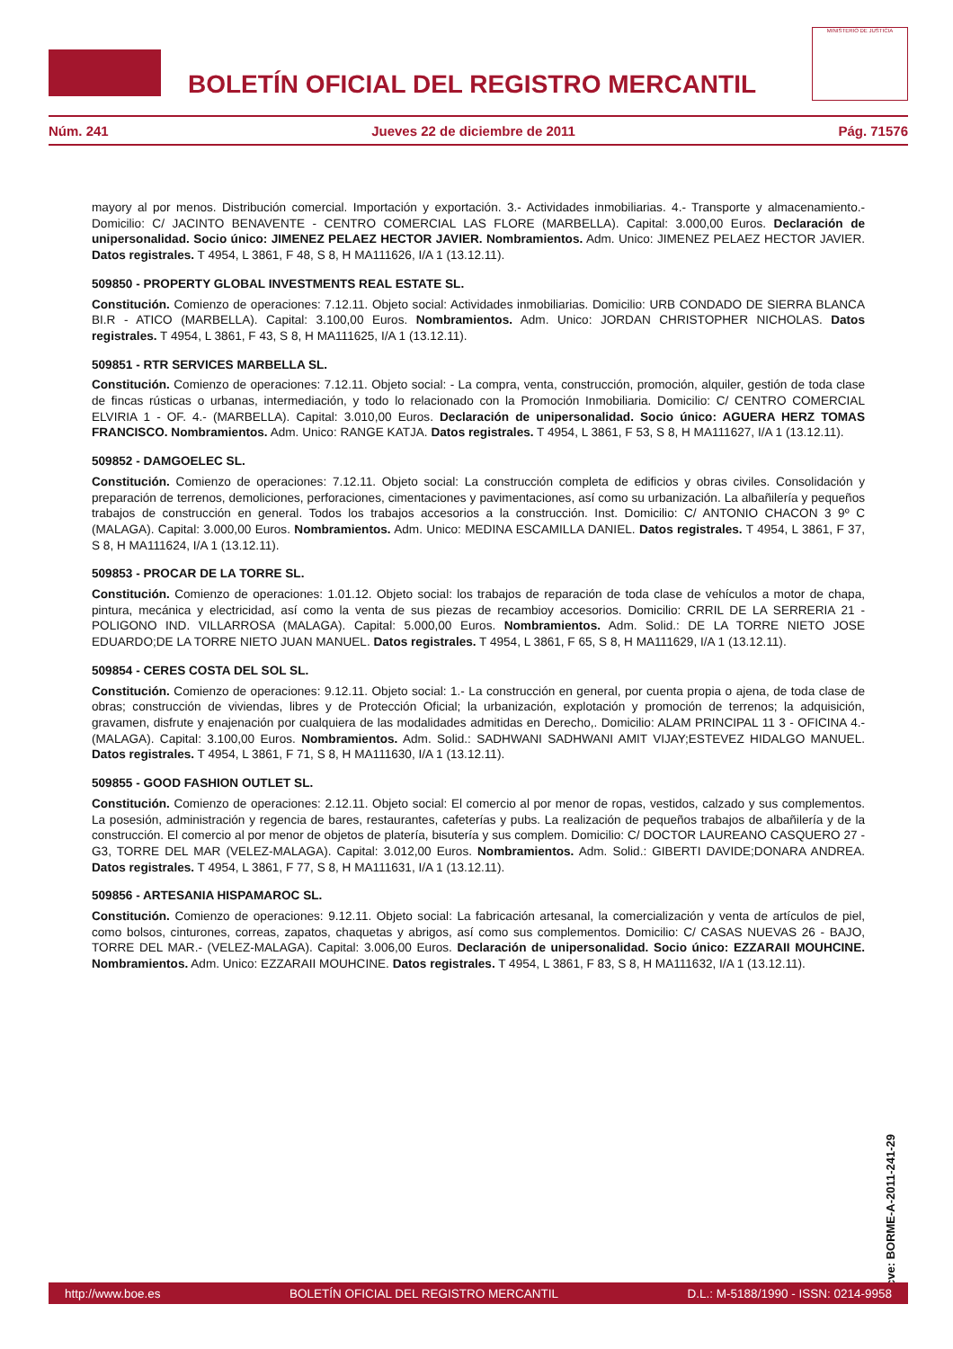BOLETÍN OFICIAL DEL REGISTRO MERCANTIL
MINISTERIO DE JUSTICIA
Núm. 241 Jueves 22 de diciembre de 2011 Pág. 71576
mayory al por menos. Distribución comercial. Importación y exportación. 3.- Actividades inmobiliarias. 4.- Transporte y almacenamiento.- Domicilio: C/ JACINTO BENAVENTE - CENTRO COMERCIAL LAS FLORE (MARBELLA). Capital: 3.000,00 Euros. Declaración de unipersonalidad. Socio único: JIMENEZ PELAEZ HECTOR JAVIER. Nombramientos. Adm. Unico: JIMENEZ PELAEZ HECTOR JAVIER. Datos registrales. T 4954, L 3861, F 48, S 8, H MA111626, I/A 1 (13.12.11).
509850 - PROPERTY GLOBAL INVESTMENTS REAL ESTATE SL.
Constitución. Comienzo de operaciones: 7.12.11. Objeto social: Actividades inmobiliarias. Domicilio: URB CONDADO DE SIERRA BLANCA BI.R - ATICO (MARBELLA). Capital: 3.100,00 Euros. Nombramientos. Adm. Unico: JORDAN CHRISTOPHER NICHOLAS. Datos registrales. T 4954, L 3861, F 43, S 8, H MA111625, I/A 1 (13.12.11).
509851 - RTR SERVICES MARBELLA SL.
Constitución. Comienzo de operaciones: 7.12.11. Objeto social: - La compra, venta, construcción, promoción, alquiler, gestión de toda clase de fincas rústicas o urbanas, intermediación, y todo lo relacionado con la Promoción Inmobiliaria. Domicilio: C/ CENTRO COMERCIAL ELVIRIA 1 - OF. 4.- (MARBELLA). Capital: 3.010,00 Euros. Declaración de unipersonalidad. Socio único: AGUERA HERZ TOMAS FRANCISCO. Nombramientos. Adm. Unico: RANGE KATJA. Datos registrales. T 4954, L 3861, F 53, S 8, H MA111627, I/A 1 (13.12.11).
509852 - DAMGOELEC SL.
Constitución. Comienzo de operaciones: 7.12.11. Objeto social: La construcción completa de edificios y obras civiles. Consolidación y preparación de terrenos, demoliciones, perforaciones, cimentaciones y pavimentaciones, así como su urbanización. La albañilería y pequeños trabajos de construcción en general. Todos los trabajos accesorios a la construcción. Inst. Domicilio: C/ ANTONIO CHACON 3 9º C (MALAGA). Capital: 3.000,00 Euros. Nombramientos. Adm. Unico: MEDINA ESCAMILLA DANIEL. Datos registrales. T 4954, L 3861, F 37, S 8, H MA111624, I/A 1 (13.12.11).
509853 - PROCAR DE LA TORRE SL.
Constitución. Comienzo de operaciones: 1.01.12. Objeto social: los trabajos de reparación de toda clase de vehículos a motor de chapa, pintura, mecánica y electricidad, así como la venta de sus piezas de recambioy accesorios. Domicilio: CRRIL DE LA SERRERIA 21 - POLIGONO IND. VILLARROSA (MALAGA). Capital: 5.000,00 Euros. Nombramientos. Adm. Solid.: DE LA TORRE NIETO JOSE EDUARDO;DE LA TORRE NIETO JUAN MANUEL. Datos registrales. T 4954, L 3861, F 65, S 8, H MA111629, I/A 1 (13.12.11).
509854 - CERES COSTA DEL SOL SL.
Constitución. Comienzo de operaciones: 9.12.11. Objeto social: 1.- La construcción en general, por cuenta propia o ajena, de toda clase de obras; construcción de viviendas, libres y de Protección Oficial; la urbanización, explotación y promoción de terrenos; la adquisición, gravamen, disfrute y enajenación por cualquiera de las modalidades admitidas en Derecho,. Domicilio: ALAM PRINCIPAL 11 3 - OFICINA 4.- (MALAGA). Capital: 3.100,00 Euros. Nombramientos. Adm. Solid.: SADHWANI SADHWANI AMIT VIJAY;ESTEVEZ HIDALGO MANUEL. Datos registrales. T 4954, L 3861, F 71, S 8, H MA111630, I/A 1 (13.12.11).
509855 - GOOD FASHION OUTLET SL.
Constitución. Comienzo de operaciones: 2.12.11. Objeto social: El comercio al por menor de ropas, vestidos, calzado y sus complementos. La posesión, administración y regencia de bares, restaurantes, cafeterías y pubs. La realización de pequeños trabajos de albañilería y de la construcción. El comercio al por menor de objetos de platería, bisutería y sus complem. Domicilio: C/ DOCTOR LAUREANO CASQUERO 27 - G3, TORRE DEL MAR (VELEZ-MALAGA). Capital: 3.012,00 Euros. Nombramientos. Adm. Solid.: GIBERTI DAVIDE;DONARA ANDREA. Datos registrales. T 4954, L 3861, F 77, S 8, H MA111631, I/A 1 (13.12.11).
509856 - ARTESANIA HISPAMAROC SL.
Constitución. Comienzo de operaciones: 9.12.11. Objeto social: La fabricación artesanal, la comercialización y venta de artículos de piel, como bolsos, cinturones, correas, zapatos, chaquetas y abrigos, así como sus complementos. Domicilio: C/ CASAS NUEVAS 26 - BAJO, TORRE DEL MAR.- (VELEZ-MALAGA). Capital: 3.006,00 Euros. Declaración de unipersonalidad. Socio único: EZZARAII MOUHCINE. Nombramientos. Adm. Unico: EZZARAII MOUHCINE. Datos registrales. T 4954, L 3861, F 83, S 8, H MA111632, I/A 1 (13.12.11).
cve: BORME-A-2011-241-29
http://www.boe.es BOLETÍN OFICIAL DEL REGISTRO MERCANTIL D.L.: M-5188/1990 - ISSN: 0214-9958